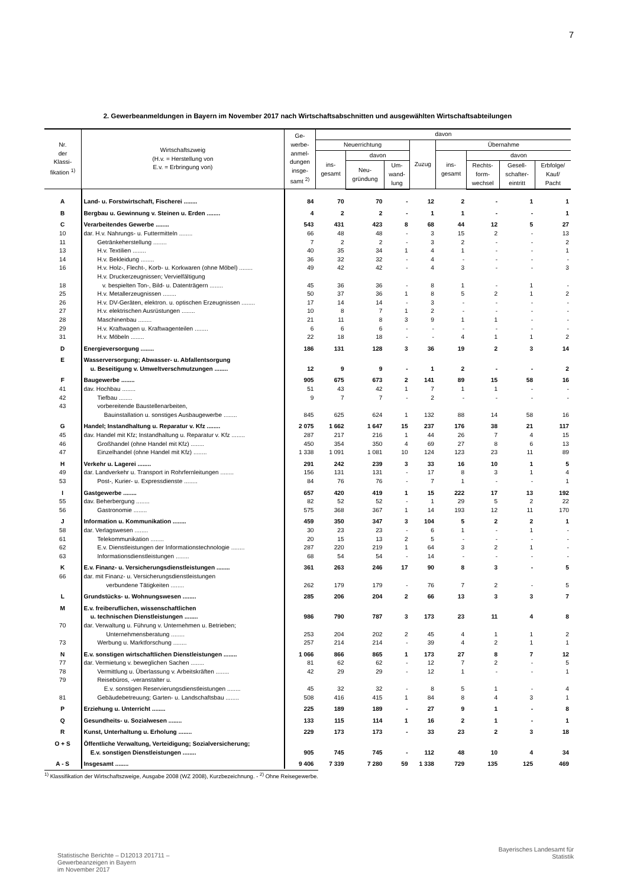7
2. Gewerbeanmeldungen in Bayern im November 2017 nach Wirtschaftsabschnitten und ausgewählten Wirtschaftsabteilungen
| Nr. der Klassi- fikation <sup>1)</sup> | Wirtschaftszweig (H.v. = Herstellung von E.v. = Erbringung von) | Ge- werbe- anmel- dungen insge- samt <sup>2)</sup> | davon | | | | | | | |
| --- | --- | --- | --- | --- | --- | --- | --- | --- | --- | --- |
| | | | Neuerrichtung | | | Zuzug | Übernahme | | | |
| | | | ins- gesamt | davon | | | ins- gesamt | davon | | |
| | | | | Neu- gründung | Um- wand- lung | | | Rechts- form- wechsel | Gesell- schafter- eintritt | Erbfolge/ Kauf/ Pacht |
| A | Land- u. Forstwirtschaft, Fischerei ........ | 84 | 70 | 70 | - | 12 | 2 | - | 1 | 1 |
| B | Bergbau u. Gewinnung v. Steinen u. Erden ........ | 4 | 2 | 2 | - | 1 | 1 | - | - | 1 |
| C | Verarbeitendes Gewerbe ........ | 543 | 431 | 423 | 8 | 68 | 44 | 12 | 5 | 27 |
| 10 | dar. H.v. Nahrungs- u. Futtermitteln ........ | 66 | 48 | 48 | - | 3 | 15 | 2 | - | 13 |
| 11 | Getränkeherstellung ........ | 7 | 2 | 2 | - | 3 | 2 | - | - | 2 |
| 13 | H.v. Textilien ........ | 40 | 35 | 34 | 1 | 4 | 1 | - | - | 1 |
| 14 | H.v. Bekleidung ........ | 36 | 32 | 32 | - | 4 | - | - | - | - |
| 16 | H.v. Holz-, Flecht-, Korb- u. Korkwaren (ohne Möbel) ........ | 49 | 42 | 42 | - | 4 | 3 | - | - | 3 |
| 18 | H.v. Druckerzeugnissen; Vervielfältigung v. bespielten Ton-, Bild- u. Datenträgern ........ | 45 | 36 | 36 | - | 8 | 1 | - | 1 | - |
| 25 | H.v. Metallerzeugnissen ........ | 50 | 37 | 36 | 1 | 8 | 5 | 2 | 1 | 2 |
| 26 | H.v. DV-Geräten, elektron. u. optischen Erzeugnissen ........ | 17 | 14 | 14 | - | 3 | - | - | - | - |
| 27 | H.v. elektrischen Ausrüstungen ........ | 10 | 8 | 7 | 1 | 2 | - | - | - | - |
| 28 | Maschinenbau ........ | 21 | 11 | 8 | 3 | 9 | 1 | 1 | - | - |
| 29 | H.v. Kraftwagen u. Kraftwagenteilen ........ | 6 | 6 | 6 | - | - | - | - | - | - |
| 31 | H.v. Möbeln ........ | 22 | 18 | 18 | - | - | 4 | 1 | 1 | 2 |
| D | Energieversorgung ........ | 186 | 131 | 128 | 3 | 36 | 19 | 2 | 3 | 14 |
| E | Wasserversorgung; Abwasser- u. Abfallentsorgung u. Beseitigung v. Umweltverschmutzungen ........ | 12 | 9 | 9 | - | 1 | 2 | - | - | 2 |
| F | Baugewerbe ........ | 905 | 675 | 673 | 2 | 141 | 89 | 15 | 58 | 16 |
| 41 | dav. Hochbau ........ | 51 | 43 | 42 | 1 | 7 | 1 | 1 | - | - |
| 42 | Tiefbau ........ | 9 | 7 | 7 | - | 2 | - | - | - | - |
| 43 | vorbereitende Baustellenarbeiten, Bauinstallation u. sonstiges Ausbaugewerbe ........ | 845 | 625 | 624 | 1 | 132 | 88 | 14 | 58 | 16 |
| G | Handel; Instandhaltung u. Reparatur v. Kfz ........ | 2 075 | 1 662 | 1 647 | 15 | 237 | 176 | 38 | 21 | 117 |
| 45 | dav. Handel mit Kfz; Instandhaltung u. Reparatur v. Kfz ........ | 287 | 217 | 216 | 1 | 44 | 26 | 7 | 4 | 15 |
| 46 | Großhandel (ohne Handel mit Kfz) ........ | 450 | 354 | 350 | 4 | 69 | 27 | 8 | 6 | 13 |
| 47 | Einzelhandel (ohne Handel mit Kfz) ........ | 1 338 | 1 091 | 1 081 | 10 | 124 | 123 | 23 | 11 | 89 |
| H | Verkehr u. Lagerei ........ | 291 | 242 | 239 | 3 | 33 | 16 | 10 | 1 | 5 |
| 49 | dar. Landverkehr u. Transport in Rohrfernleitungen ........ | 156 | 131 | 131 | - | 17 | 8 | 3 | 1 | 4 |
| 53 | Post-, Kurier- u. Expressdienste ........ | 84 | 76 | 76 | - | 7 | 1 | - | - | 1 |
| I | Gastgewerbe ........ | 657 | 420 | 419 | 1 | 15 | 222 | 17 | 13 | 192 |
| 55 | dav. Beherbergung ........ | 82 | 52 | 52 | - | 1 | 29 | 5 | 2 | 22 |
| 56 | Gastronomie ........ | 575 | 368 | 367 | 1 | 14 | 193 | 12 | 11 | 170 |
| J | Information u. Kommunikation ........ | 459 | 350 | 347 | 3 | 104 | 5 | 2 | 2 | 1 |
| 58 | dar. Verlagswesen ........ | 30 | 23 | 23 | - | 6 | 1 | - | 1 | - |
| 61 | Telekommunikation ........ | 20 | 15 | 13 | 2 | 5 | - | - | - | - |
| 62 | E.v. Dienstleistungen der Informationstechnologie ........ | 287 | 220 | 219 | 1 | 64 | 3 | 2 | 1 | - |
| 63 | Informationsdienstleistungen ........ | 68 | 54 | 54 | - | 14 | - | - | - | - |
| K | E.v. Finanz- u. Versicherungsdienstleistungen ........ | 361 | 263 | 246 | 17 | 90 | 8 | 3 | - | 5 |
| 66 | dar. mit Finanz- u. Versicherungsdienstleistungen verbundene Tätigkeiten ........ | 262 | 179 | 179 | - | 76 | 7 | 2 | - | 5 |
| L | Grundstücks- u. Wohnungswesen ........ | 285 | 206 | 204 | 2 | 66 | 13 | 3 | 3 | 7 |
| M | E.v. freiberuflichen, wissenschaftlichen u. technischen Dienstleistungen ........ | 986 | 790 | 787 | 3 | 173 | 23 | 11 | 4 | 8 |
| 70 | dar. Verwaltung u. Führung v. Unternehmen u. Betrieben; Unternehmensberatung ........ | 253 | 204 | 202 | 2 | 45 | 4 | 1 | 1 | 2 |
| 73 | Werbung u. Marktforschung ........ | 257 | 214 | 214 | - | 39 | 4 | 2 | 1 | 1 |
| N | E.v. sonstigen wirtschaftlichen Dienstleistungen ........ | 1 066 | 866 | 865 | 1 | 173 | 27 | 8 | 7 | 12 |
| 77 | dar. Vermietung v. beweglichen Sachen ........ | 81 | 62 | 62 | - | 12 | 7 | 2 | - | 5 |
| 78 | Vermittlung u. Überlassung v. Arbeitskräften ........ | 42 | 29 | 29 | - | 12 | 1 | - | - | 1 |
| 79 | Reisebüros, -veranstalter u. E.v. sonstigen Reservierungsdienstleistungen ........ | 45 | 32 | 32 | - | 8 | 5 | 1 | - | 4 |
| 81 | Gebäudebetreuung; Garten- u. Landschaftsbau ........ | 508 | 416 | 415 | 1 | 84 | 8 | 4 | 3 | 1 |
| P | Erziehung u. Unterricht ........ | 225 | 189 | 189 | - | 27 | 9 | 1 | - | 8 |
| Q | Gesundheits- u. Sozialwesen ........ | 133 | 115 | 114 | 1 | 16 | 2 | 1 | - | 1 |
| R | Kunst, Unterhaltung u. Erholung ........ | 229 | 173 | 173 | - | 33 | 23 | 2 | 3 | 18 |
| O + S | Öffentliche Verwaltung, Verteidigung; Sozialversicherung; E.v. sonstigen Dienstleistungen ........ | 905 | 745 | 745 | - | 112 | 48 | 10 | 4 | 34 |
| A - S | Insgesamt ........ | 9 406 | 7 339 | 7 280 | 59 | 1 338 | 729 | 135 | 125 | 469 |
<sup>1)</sup> Klassifikation der Wirtschaftszweige, Ausgabe 2008 (WZ 2008), Kurzbezeichnung. - <sup>2)</sup> Ohne Reisegewerbe.
Statistische Berichte – D12013 201711 –
Gewerbeanzeigen in Bayern
im November 2017
Bayerisches Landesamt für
Statistik